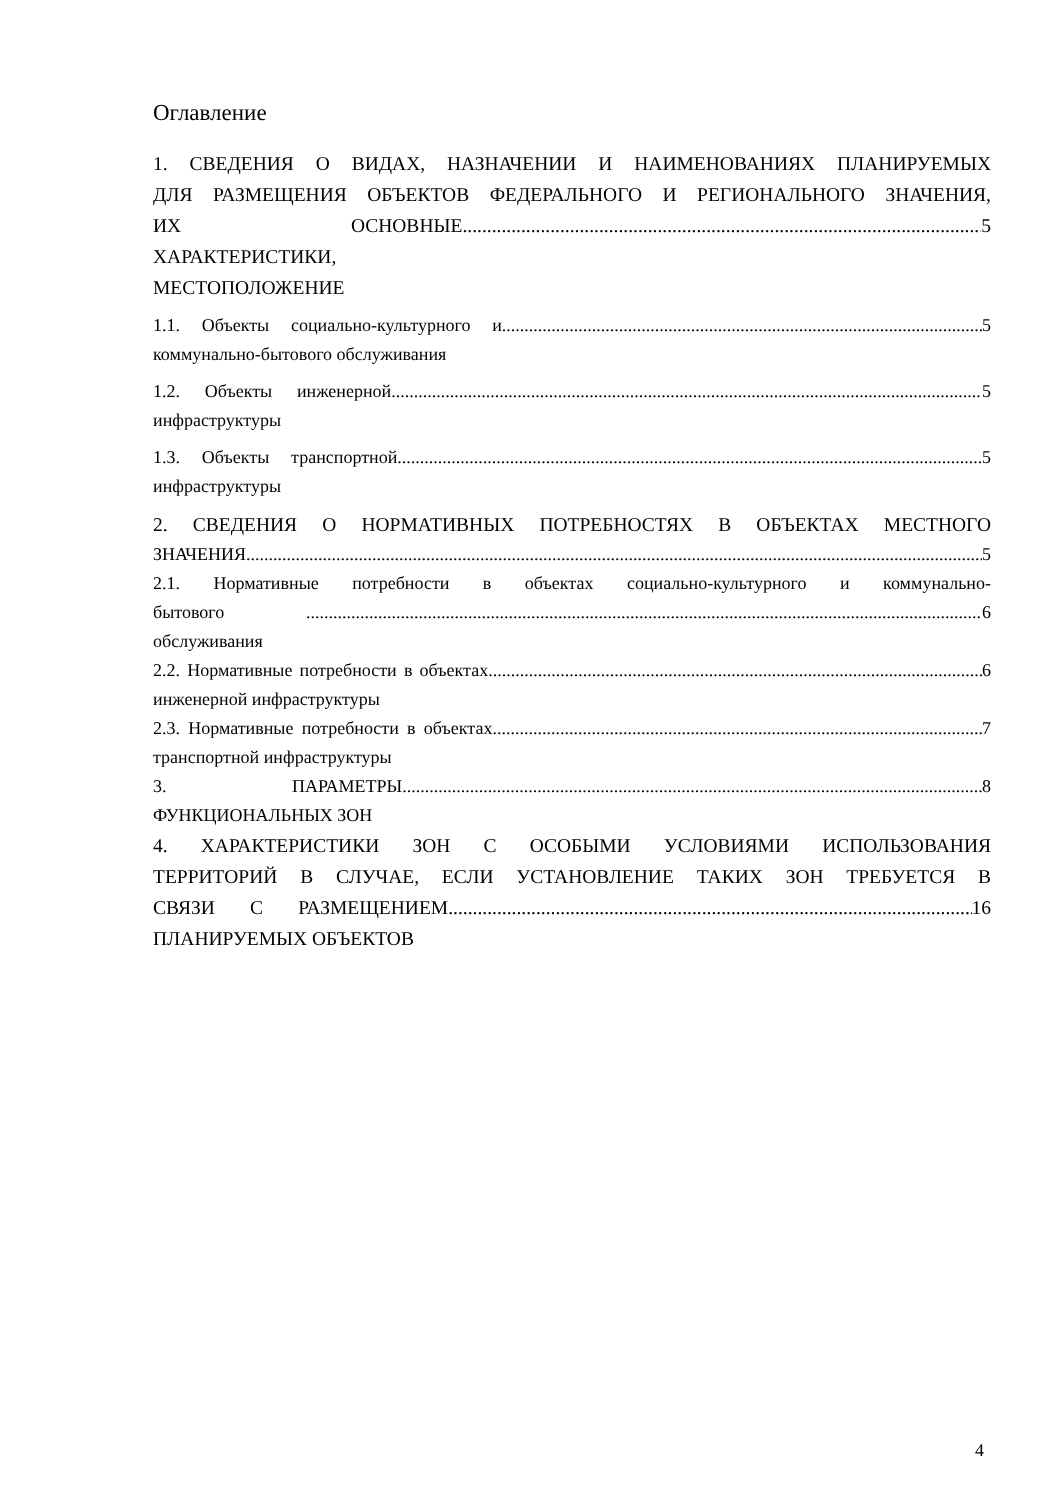Оглавление
1. СВЕДЕНИЯ О ВИДАХ, НАЗНАЧЕНИИ И НАИМЕНОВАНИЯХ ПЛАНИРУЕМЫХ
ДЛЯ РАЗМЕЩЕНИЯ ОБЪЕКТОВ ФЕДЕРАЛЬНОГО И РЕГИОНАЛЬНОГО ЗНАЧЕНИЯ,
ИХ ОСНОВНЫЕ ХАРАКТЕРИСТИКИ, МЕСТОПОЛОЖЕНИЕ 5
1.1. Объекты социально-культурного и коммунально-бытового обслуживания 5
1.2. Объекты инженерной инфраструктуры 5
1.3. Объекты транспортной инфраструктуры 5
2. СВЕДЕНИЯ О НОРМАТИВНЫХ ПОТРЕБНОСТЯХ В ОБЪЕКТАХ МЕСТНОГО
ЗНАЧЕНИЯ 5
2.1. Нормативные потребности в объектах социально-культурного и коммунально-
бытового обслуживания 6
2.2. Нормативные потребности в объектах инженерной инфраструктуры 6
2.3. Нормативные потребности в объектах транспортной инфраструктуры 7
3. ПАРАМЕТРЫ ФУНКЦИОНАЛЬНЫХ ЗОН 8
4. ХАРАКТЕРИСТИКИ ЗОН С ОСОБЫМИ УСЛОВИЯМИ ИСПОЛЬЗОВАНИЯ
ТЕРРИТОРИЙ В СЛУЧАЕ, ЕСЛИ УСТАНОВЛЕНИЕ ТАКИХ ЗОН ТРЕБУЕТСЯ В
СВЯЗИ С РАЗМЕЩЕНИЕМ ПЛАНИРУЕМЫХ ОБЪЕКТОВ 16
4